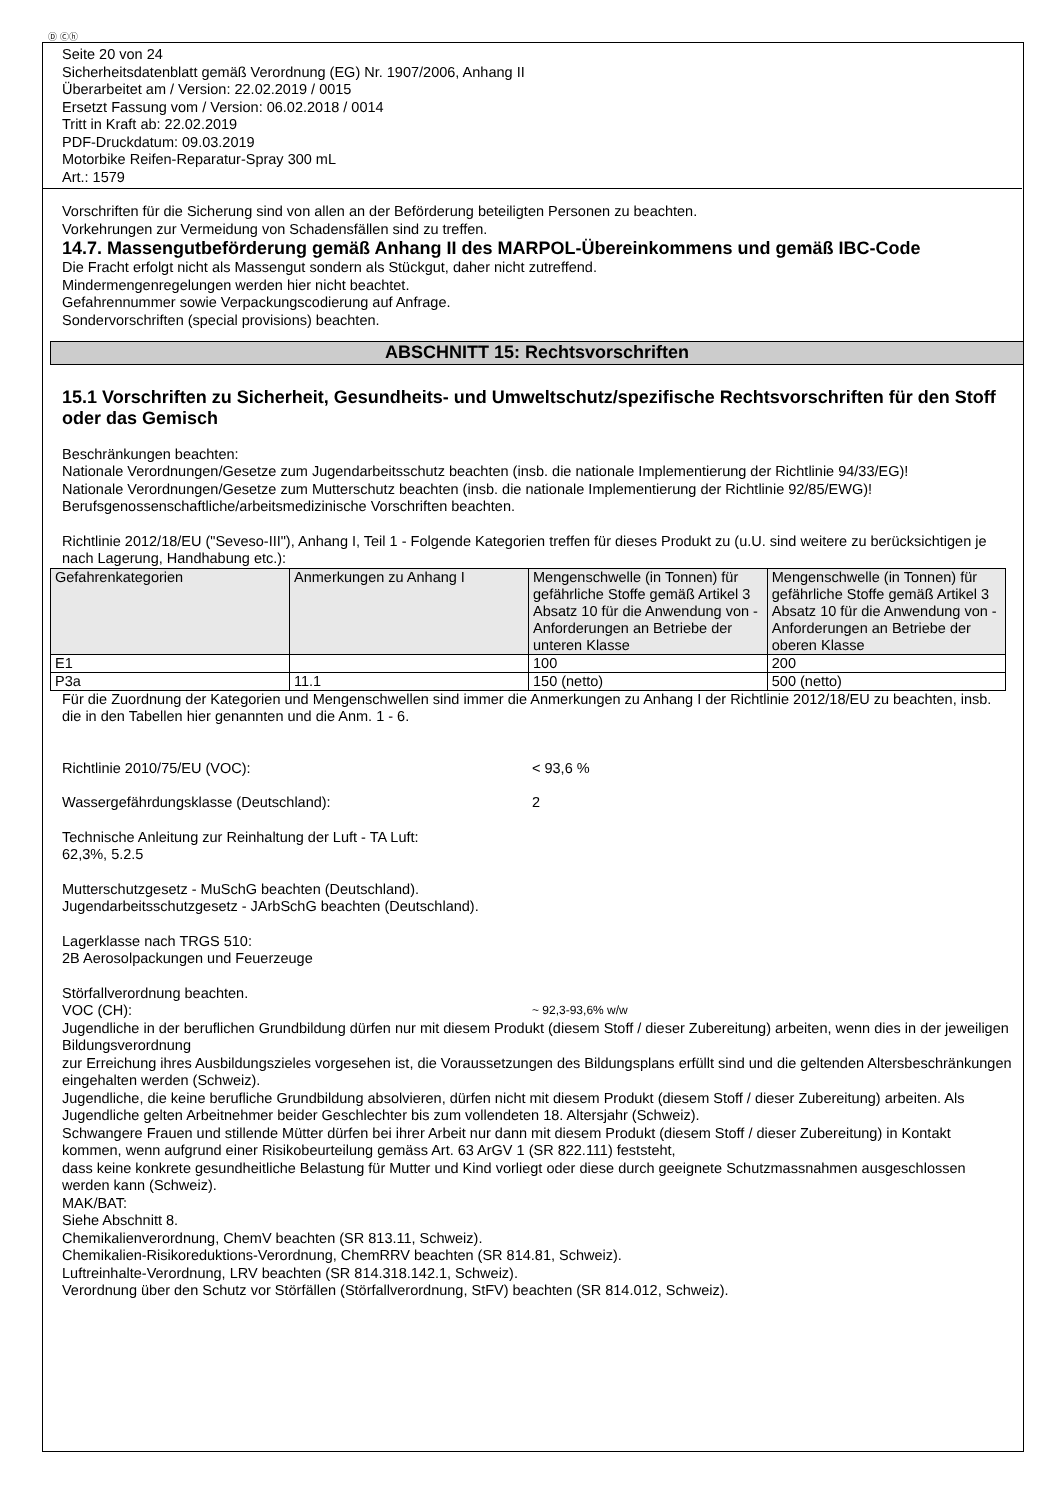Ⓓ Ⓒⓗ
Seite 20 von 24
Sicherheitsdatenblatt gemäß Verordnung (EG) Nr. 1907/2006, Anhang II
Überarbeitet am / Version: 22.02.2019 / 0015
Ersetzt Fassung vom / Version: 06.02.2018 / 0014
Tritt in Kraft ab: 22.02.2019
PDF-Druckdatum: 09.03.2019
Motorbike Reifen-Reparatur-Spray 300 mL
Art.: 1579
Vorschriften für die Sicherung sind von allen an der Beförderung beteiligten Personen zu beachten.
Vorkehrungen zur Vermeidung von Schadensfällen sind zu treffen.
14.7. Massengutbeförderung gemäß Anhang II des MARPOL-Übereinkommens und gemäß IBC-Code
Die Fracht erfolgt nicht als Massengut sondern als Stückgut, daher nicht zutreffend.
Mindermengenregelungen werden hier nicht beachtet.
Gefahrennummer sowie Verpackungscodierung auf Anfrage.
Sondervorschriften (special provisions) beachten.
ABSCHNITT 15: Rechtsvorschriften
15.1 Vorschriften zu Sicherheit, Gesundheits- und Umweltschutz/spezifische Rechtsvorschriften für den Stoff oder das Gemisch
Beschränkungen beachten:
Nationale Verordnungen/Gesetze zum Jugendarbeitsschutz beachten (insb. die nationale Implementierung der Richtlinie 94/33/EG)!
Nationale Verordnungen/Gesetze zum Mutterschutz beachten (insb. die nationale Implementierung der Richtlinie 92/85/EWG)!
Berufsgenossenschaftliche/arbeitsmedizinische Vorschriften beachten.
Richtlinie 2012/18/EU ("Seveso-III"), Anhang I, Teil 1 - Folgende Kategorien treffen für dieses Produkt zu (u.U. sind weitere zu berücksichtigen je nach Lagerung, Handhabung etc.):
| Gefahrenkategorien | Anmerkungen zu Anhang I | Mengenschwelle (in Tonnen) für gefährliche Stoffe gemäß Artikel 3 Absatz 10 für die Anwendung von - Anforderungen an Betriebe der unteren Klasse | Mengenschwelle (in Tonnen) für gefährliche Stoffe gemäß Artikel 3 Absatz 10 für die Anwendung von - Anforderungen an Betriebe der oberen Klasse |
| --- | --- | --- | --- |
| E1 | | 100 | 200 |
| P3a | 11.1 | 150 (netto) | 500 (netto) |
Für die Zuordnung der Kategorien und Mengenschwellen sind immer die Anmerkungen zu Anhang I der Richtlinie 2012/18/EU zu beachten, insb. die in den Tabellen hier genannten und die Anm. 1 - 6.
Richtlinie 2010/75/EU (VOC): < 93,6 %
Wassergefährdungsklasse (Deutschland): 2
Technische Anleitung zur Reinhaltung der Luft - TA Luft:
62,3%, 5.2.5
Mutterschutzgesetz - MuSchG beachten (Deutschland).
Jugendarbeitsschutzgesetz - JArbSchG beachten (Deutschland).
Lagerklasse nach TRGS 510:
2B Aerosolpackungen und Feuerzeuge
Störfallverordnung beachten.
VOC (CH): ~ 92,3-93,6% w/w
Jugendliche in der beruflichen Grundbildung dürfen nur mit diesem Produkt (diesem Stoff / dieser Zubereitung) arbeiten, wenn dies in der jeweiligen Bildungsverordnung
zur Erreichung ihres Ausbildungszieles vorgesehen ist, die Voraussetzungen des Bildungsplans erfüllt sind und die geltenden Altersbeschränkungen eingehalten werden (Schweiz).
Jugendliche, die keine berufliche Grundbildung absolvieren, dürfen nicht mit diesem Produkt (diesem Stoff / dieser Zubereitung) arbeiten. Als Jugendliche gelten Arbeitnehmer beider Geschlechter bis zum vollendeten 18. Altersjahr (Schweiz).
Schwangere Frauen und stillende Mütter dürfen bei ihrer Arbeit nur dann mit diesem Produkt (diesem Stoff / dieser Zubereitung) in Kontakt kommen, wenn aufgrund einer Risikobeurteilung gemäss Art. 63 ArGV 1 (SR 822.111) feststeht,
dass keine konkrete gesundheitliche Belastung für Mutter und Kind vorliegt oder diese durch geeignete Schutzmassnahmen ausgeschlossen werden kann (Schweiz).
MAK/BAT:
Siehe Abschnitt 8.
Chemikalienverordnung, ChemV beachten (SR 813.11, Schweiz).
Chemikalien-Risikoreduktions-Verordnung, ChemRRV beachten (SR 814.81, Schweiz).
Luftreinhalte-Verordnung, LRV beachten (SR 814.318.142.1, Schweiz).
Verordnung über den Schutz vor Störfällen (Störfallverordnung, StFV) beachten (SR 814.012, Schweiz).